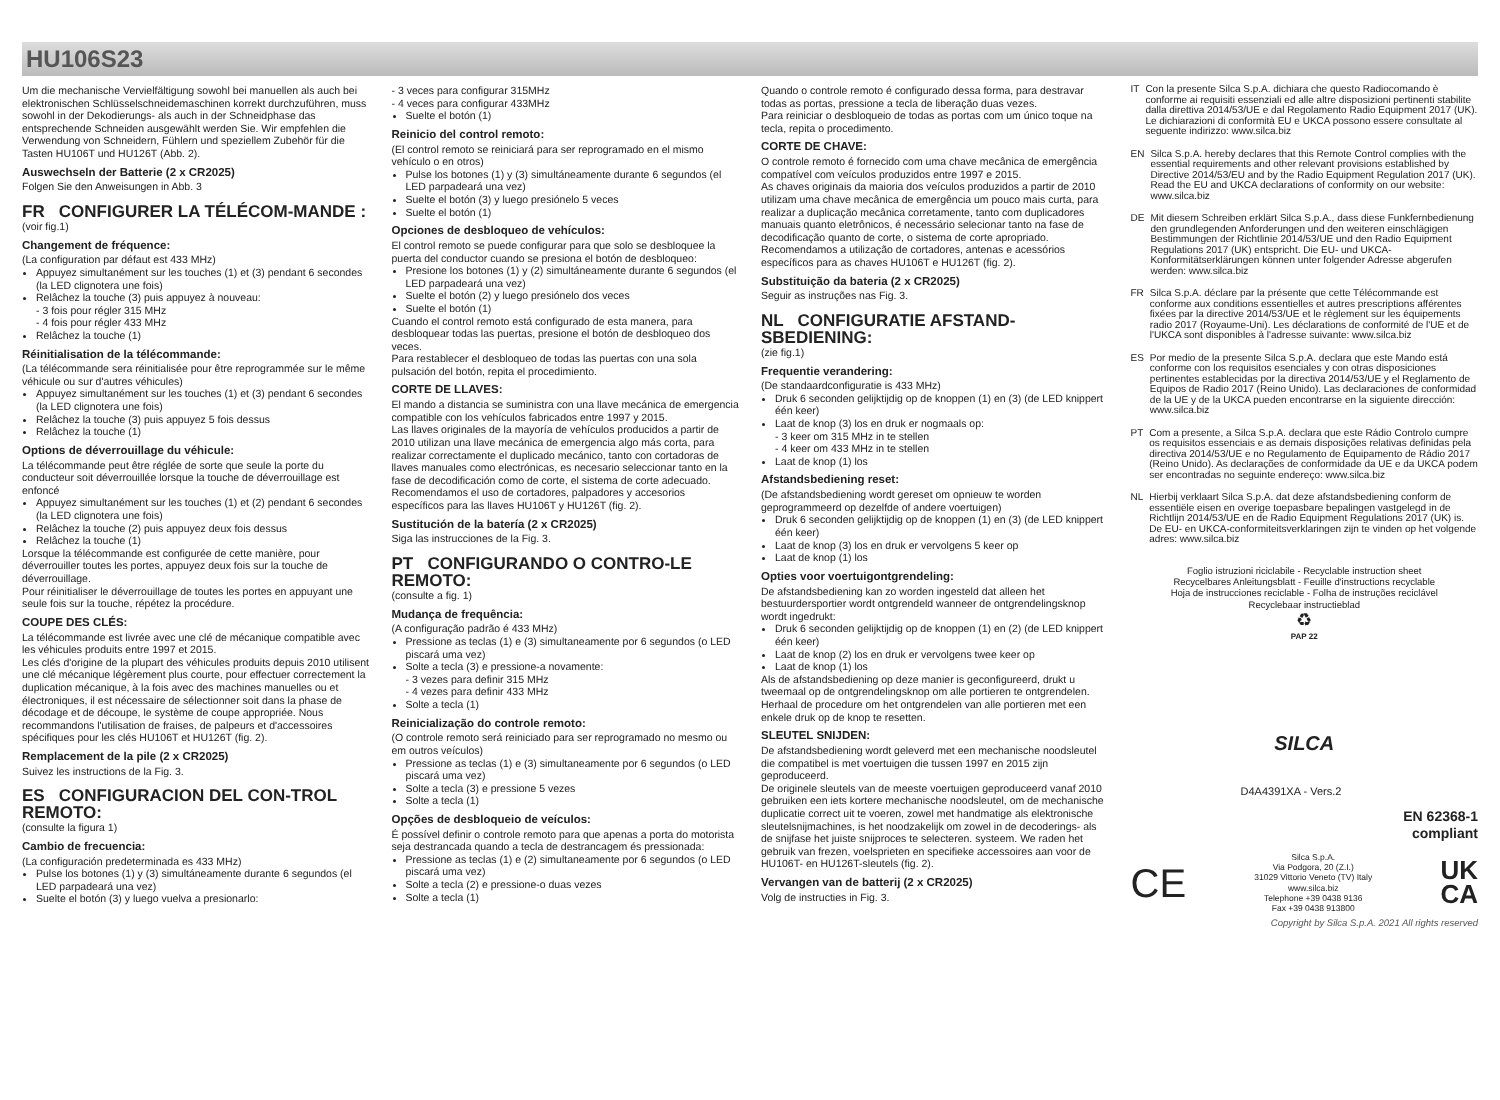HU106S23
Um die mechanische Vervielfältigung sowohl bei manuellen als auch bei elektronischen Schlüsselschneidemaschinen korrekt durchzuführen, muss sowohl in der Dekodierungs- als auch in der Schneidphase das entsprechende Schneiden ausgewählt werden Sie. Wir empfehlen die Verwendung von Schneidern, Fühlern und speziellem Zubehör für die Tasten HU106T und HU126T (Abb. 2).
Auswechseln der Batterie (2 x CR2025)
Folgen Sie den Anweisungen in Abb. 3
FR CONFIGURER LA TÉLÉCOM-MANDE :
(voir fig.1)
Changement de fréquence:
(La configuration par défaut est 433 MHz)
Appuyez simultanément sur les touches (1) et (3) pendant 6 secondes (la LED clignotera une fois)
Relâchez la touche (3) puis appuyez à nouveau:
- 3 fois pour régler 315 MHz
- 4 fois pour régler 433 MHz
Relâchez la touche (1)
Réinitialisation de la télécommande:
(La télécommande sera réinitialisée pour être reprogrammée sur le même véhicule ou sur d'autres véhicules)
Appuyez simultanément sur les touches (1) et (3) pendant 6 secondes (la LED clignotera une fois)
Relâchez la touche (3) puis appuyez 5 fois dessus
Relâchez la touche (1)
Options de déverrouillage du véhicule:
La télécommande peut être réglée de sorte que seule la porte du conducteur soit déverrouillée lorsque la touche de déverrouillage est enfoncé
Appuyez simultanément sur les touches (1) et (2) pendant 6 secondes (la LED clignotera une fois)
Relâchez la touche (2) puis appuyez deux fois dessus
Relâchez la touche (1)
Lorsque la télécommande est configurée de cette manière, pour déverrouiller toutes les portes, appuyez deux fois sur la touche de déverrouillage.
Pour réinitialiser le déverrouillage de toutes les portes en appuyant une seule fois sur la touche, répétez la procédure.
COUPE DES CLÉS:
La télécommande est livrée avec une clé de mécanique compatible avec les véhicules produits entre 1997 et 2015.
Les clés d'origine de la plupart des véhicules produits depuis 2010 utilisent une clé mécanique légèrement plus courte, pour effectuer correctement la duplication mécanique, à la fois avec des machines manuelles ou et électroniques, il est nécessaire de sélectionner soit dans la phase de décodage et de découpe, le système de coupe appropriée. Nous recommandons l'utilisation de fraises, de palpeurs et d'accessoires spécifiques pour les clés HU106T et HU126T (fig. 2).
Remplacement de la pile (2 x CR2025)
Suivez les instructions de la Fig. 3.
ES CONFIGURACION DEL CON-TROL REMOTO:
(consulte la figura 1)
Cambio de frecuencia:
(La configuración predeterminada es 433 MHz)
Pulse los botones (1) y (3) simultáneamente durante 6 segundos (el LED parpadeará una vez)
Suelte el botón (3) y luego vuelva a presionarlo:
- 3 veces para configurar 315MHz
- 4 veces para configurar 433MHz
Suelte el botón (1)
Reinicio del control remoto:
(El control remoto se reiniciará para ser reprogramado en el mismo vehículo o en otros)
Pulse los botones (1) y (3) simultáneamente durante 6 segundos (el LED parpadeará una vez)
Suelte el botón (3) y luego presiónelo 5 veces
Suelte el botón (1)
Opciones de desbloqueo de vehículos:
El control remoto se puede configurar para que solo se desbloquee la puerta del conductor cuando se presiona el botón de desbloqueo:
Presione los botones (1) y (2) simultáneamente durante 6 segundos (el LED parpadeará una vez)
Suelte el botón (2) y luego presiónelo dos veces
Suelte el botón (1)
Cuando el control remoto está configurado de esta manera, para desbloquear todas las puertas, presione el botón de desbloqueo dos veces.
Para restablecer el desbloqueo de todas las puertas con una sola pulsación del botón, repita el procedimiento.
CORTE DE LLAVES:
El mando a distancia se suministra con una llave mecánica de emergencia compatible con los vehículos fabricados entre 1997 y 2015.
Las llaves originales de la mayoría de vehículos producidos a partir de 2010 utilizan una llave mecánica de emergencia algo más corta, para realizar correctamente el duplicado mecánico, tanto con cortadoras de llaves manuales como electrónicas, es necesario seleccionar tanto en la fase de decodificación como de corte, el sistema de corte adecuado. Recomendamos el uso de cortadores, palpadores y accesorios específicos para las llaves HU106T y HU126T (fig. 2).
Sustitución de la batería (2 x CR2025)
Siga las instrucciones de la Fig. 3.
PT CONFIGURANDO O CONTRO-LE REMOTO:
(consulte a fig. 1)
Mudança de frequência:
(A configuração padrão é 433 MHz)
Pressione as teclas (1) e (3) simultaneamente por 6 segundos (o LED piscará uma vez)
Solte a tecla (3) e pressione-a novamente:
- 3 vezes para definir 315 MHz
- 4 vezes para definir 433 MHz
Solte a tecla (1)
Reinicialização do controle remoto:
(O controle remoto será reiniciado para ser reprogramado no mesmo ou em outros veículos)
Pressione as teclas (1) e (3) simultaneamente por 6 segundos (o LED piscará uma vez)
Solte a tecla (3) e pressione 5 vezes
Solte a tecla (1)
Opções de desbloqueio de veículos:
É possível definir o controle remoto para que apenas a porta do motorista seja destrancada quando a tecla de destrancagem és pressionada:
Pressione as teclas (1) e (2) simultaneamente por 6 segundos (o LED piscará uma vez)
Solte a tecla (2) e pressione-o duas vezes
Solte a tecla (1)
Quando o controle remoto é configurado dessa forma, para destravar todas as portas, pressione a tecla de liberação duas vezes.
Para reiniciar o desbloqueio de todas as portas com um único toque na tecla, repita o procedimento.
CORTE DE CHAVE:
O controle remoto é fornecido com uma chave mecânica de emergência compatível com veículos produzidos entre 1997 e 2015.
As chaves originais da maioria dos veículos produzidos a partir de 2010 utilizam uma chave mecânica de emergência um pouco mais curta, para realizar a duplicação mecânica corretamente, tanto com duplicadores manuais quanto eletrônicos, é necessário selecionar tanto na fase de decodificação quanto de corte, o sistema de corte apropriado. Recomendamos a utilização de cortadores, antenas e acessórios específicos para as chaves HU106T e HU126T (fig. 2).
Substituição da bateria (2 x CR2025)
Seguir as instruções nas Fig. 3.
NL CONFIGURATIE AFSTAND-SBEDIENING:
(zie fig.1)
Frequentie verandering:
(De standaardconfiguratie is 433 MHz)
Druk 6 seconden gelijktijdig op de knoppen (1) en (3) (de LED knippert één keer)
Laat de knop (3) los en druk er nogmaals op:
- 3 keer om 315 MHz in te stellen
- 4 keer om 433 MHz in te stellen
Laat de knop (1) los
Afstandsbediening reset:
(De afstandsbediening wordt gereset om opnieuw te worden geprogrammeerd op dezelfde of andere voertuigen)
Druk 6 seconden gelijktijdig op de knoppen (1) en (3) (de LED knippert één keer)
Laat de knop (3) los en druk er vervolgens 5 keer op
Laat de knop (1) los
Opties voor voertuigontgrendeling:
De afstandsbediening kan zo worden ingesteld dat alleen het bestuurdersportier wordt ontgrendeld wanneer de ontgrendelingsknop wordt ingedrukt:
Druk 6 seconden gelijktijdig op de knoppen (1) en (2) (de LED knippert één keer)
Laat de knop (2) los en druk er vervolgens twee keer op
Laat de knop (1) los
Als de afstandsbediening op deze manier is geconfigureerd, drukt u tweemaal op de ontgrendelingsknop om alle portieren te ontgrendelen.
Herhaal de procedure om het ontgrendelen van alle portieren met een enkele druk op de knop te resetten.
SLEUTEL SNIJDEN:
De afstandsbediening wordt geleverd met een mechanische noodsleutel die compatibel is met voertuigen die tussen 1997 en 2015 zijn geproduceerd.
De originele sleutels van de meeste voertuigen geproduceerd vanaf 2010 gebruiken een iets kortere mechanische noodsleutel, om de mechanische duplicatie correct uit te voeren, zowel met handmatige als elektronische sleutelsnijmachines, is het noodzakelijk om zowel in de decoderings- als de snijfase het juiste snijproces te selecteren. systeem. We raden het gebruik van frezen, voelsprieten en specifieke accessoires aan voor de HU106T- en HU126T-sleutels (fig. 2).
Vervangen van de batterij (2 x CR2025)
Volg de instructies in Fig. 3.
IT Con la presente Silca S.p.A. dichiara che questo Radiocomando è conforme ai requisiti essenziali ed alle altre disposizioni pertinenti stabilite dalla direttiva 2014/53/UE e dal Regolamento Radio Equipment 2017 (UK). Le dichiarazioni di conformità EU e UKCA possono essere consultate al seguente indirizzo: www.silca.biz
EN Silca S.p.A. hereby declares that this Remote Control complies with the essential requirements and other relevant provisions established by Directive 2014/53/EU and by the Radio Equipment Regulation 2017 (UK). Read the EU and UKCA declarations of conformity on our website: www.silca.biz
DE Mit diesem Schreiben erklärt Silca S.p.A., dass diese Funkfernbedienung den grundlegenden Anforderungen und den weiteren einschlägigen Bestimmungen der Richtlinie 2014/53/UE und den Radio Equipment Regulations 2017 (UK) entspricht. Die EU- und UKCA-Konformitätserklärungen können unter folgender Adresse abgerufen werden: www.silca.biz
FR Silca S.p.A. déclare par la présente que cette Télécommande est conforme aux conditions essentielles et autres prescriptions afférentes fixées par la directive 2014/53/UE et le règlement sur les équipements radio 2017 (Royaume-Uni). Les déclarations de conformité de l'UE et de l'UKCA sont disponibles à l'adresse suivante: www.silca.biz
ES Por medio de la presente Silca S.p.A. declara que este Mando está conforme con los requisitos esenciales y con otras disposiciones pertinentes establecidas por la directiva 2014/53/UE y el Reglamento de Equipos de Radio 2017 (Reino Unido). Las declaraciones de conformidad de la UE y de la UKCA pueden encontrarse en la siguiente dirección: www.silca.biz
PT Com a presente, a Silca S.p.A. declara que este Rádio Controlo cumpre os requisitos essenciais e as demais disposições relativas definidas pela directiva 2014/53/UE e no Regulamento de Equipamento de Rádio 2017 (Reino Unido). As declarações de conformidade da UE e da UKCA podem ser encontradas no seguinte endereço: www.silca.biz
NL Hierbij verklaart Silca S.p.A. dat deze afstandsbediening conform de essentiële eisen en overige toepasbare bepalingen vastgelegd in de Richtlijn 2014/53/UE en de Radio Equipment Regulations 2017 (UK) is. De EU- en UKCA-conformiteitsverklaringen zijn te vinden op het volgende adres: www.silca.biz
Foglio istruzioni riciclabile - Recyclable instruction sheet
Recycelbares Anleitungsblatt - Feuille d'instructions recyclable
Hoja de instrucciones reciclable - Folha de instruções reciclável
Recyclebaar instructieblad
♻
PAP 22
SILCA
D4A4391XA - Vers.2
EN 62368-1
compliant
CE
Silca S.p.A.
Via Podgora, 20 (Z.I.)
31029 Vittorio Veneto (TV) Italy
www.silca.biz
Telephone +39 0438 9136
Fax +39 0438 913800
UK
CA
Copyright by Silca S.p.A. 2021 All rights reserved